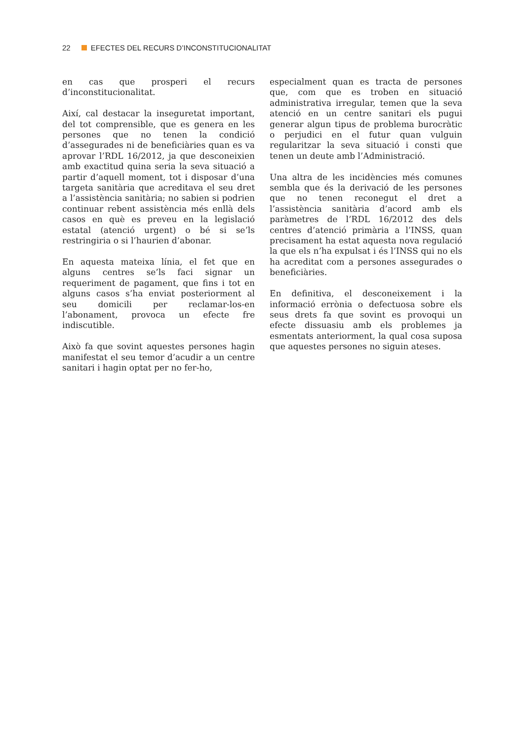22 EFECTES DEL RECURS D’INCONSTITUCIONALITAT
en cas que prosperi el recurs d’inconstitucionalitat.
Així, cal destacar la inseguretat important, del tot comprensible, que es genera en les persones que no tenen la condició d’assegurades ni de beneficiàries quan es va aprovar l’RDL 16/2012, ja que desconeixien amb exactitud quina seria la seva situació a partir d’aquell moment, tot i disposar d’una targeta sanitària que acreditava el seu dret a l’assistència sanitària; no sabien si podrien continuar rebent assistència més enllà dels casos en què es preveu en la legislació estatal (atenció urgent) o bé si se’ls restringiria o si l’haurien d’abonar.
En aquesta mateixa línia, el fet que en alguns centres se’ls faci signar un requeriment de pagament, que fins i tot en alguns casos s’ha enviat posteriorment al seu domicili per reclamar-los-en l’abonament, provoca un efecte fre indiscutible.
Això fa que sovint aquestes persones hagin manifestat el seu temor d’acudir a un centre sanitari i hagin optat per no fer-ho,
especialment quan es tracta de persones que, com que es troben en situació administrativa irregular, temen que la seva atenció en un centre sanitari els pugui generar algun tipus de problema burocràtic o perjudici en el futur quan vulguin regularitzar la seva situació i consti que tenen un deute amb l’Administració.
Una altra de les incidències més comunes sembla que és la derivació de les persones que no tenen reconegut el dret a l’assistència sanitària d’acord amb els paràmetres de l’RDL 16/2012 des dels centres d’atenció primària a l’INSS, quan precisament ha estat aquesta nova regulació la que els n’ha expulsat i és l’INSS qui no els ha acreditat com a persones assegurades o beneficiàries.
En definitiva, el desconeixement i la informació errònia o defectuosa sobre els seus drets fa que sovint es provoqui un efecte dissuasiu amb els problemes ja esmentats anteriorment, la qual cosa suposa que aquestes persones no siguin ateses.